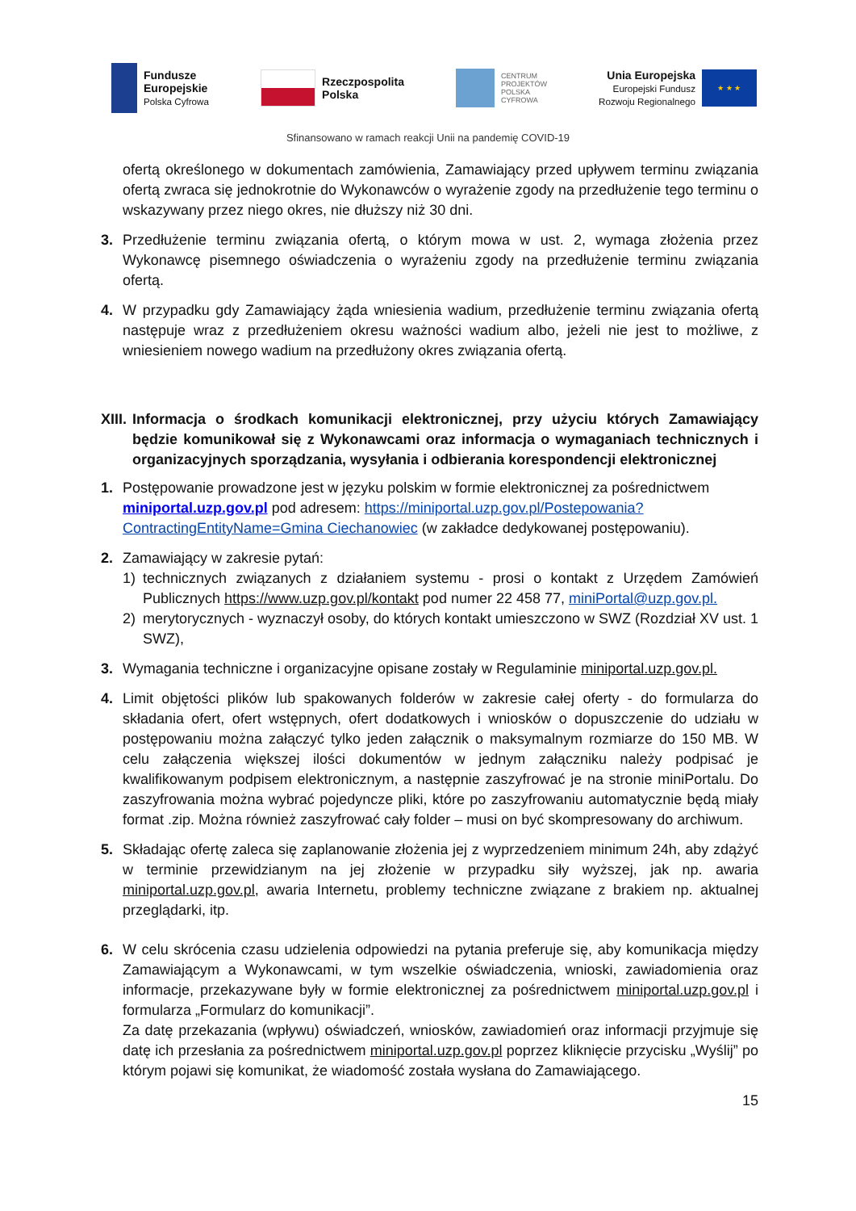Fundusze
Europejskie
Polska Cyfrowa
Rzeczpospolita
Polska
CENTRUM
PROJEKTÓW
POLSKA
CYFROWA
Unia Europejska
Europejski Fundusz
Rozwoju Regionalnego
★ ★ ★
Sfinansowano w ramach reakcji Unii na pandemię COVID-19
ofertą określonego w dokumentach zamówienia, Zamawiający przed upływem terminu związania ofertą zwraca się jednokrotnie do Wykonawców o wyrażenie zgody na przedłużenie tego terminu o wskazywany przez niego okres, nie dłuższy niż 30 dni.
3. Przedłużenie terminu związania ofertą, o którym mowa w ust. 2, wymaga złożenia przez Wykonawcę pisemnego oświadczenia o wyrażeniu zgody na przedłużenie terminu związania ofertą.
4. W przypadku gdy Zamawiający żąda wniesienia wadium, przedłużenie terminu związania ofertą następuje wraz z przedłużeniem okresu ważności wadium albo, jeżeli nie jest to możliwe, z wniesieniem nowego wadium na przedłużony okres związania ofertą.
XIII. Informacja o środkach komunikacji elektronicznej, przy użyciu których Zamawiający będzie komunikował się z Wykonawcami oraz informacja o wymaganiach technicznych i organizacyjnych sporządzania, wysyłania i odbierania korespondencji elektronicznej
1. Postępowanie prowadzone jest w języku polskim w formie elektronicznej za pośrednictwem miniportal.uzp.gov.pl pod adresem: https://miniportal.uzp.gov.pl/Postepowania?ContractingEntityName=Gmina Ciechanowiec (w zakładce dedykowanej postępowaniu).
2. Zamawiający w zakresie pytań:
1) technicznych związanych z działaniem systemu - prosi o kontakt z Urzędem Zamówień Publicznych https://www.uzp.gov.pl/kontakt pod numer 22 458 77, miniPortal@uzp.gov.pl.
2) merytorycznych - wyznaczył osoby, do których kontakt umieszczono w SWZ (Rozdział XV ust. 1 SWZ),
3. Wymagania techniczne i organizacyjne opisane zostały w Regulaminie miniportal.uzp.gov.pl.
4. Limit objętości plików lub spakowanych folderów w zakresie całej oferty - do formularza do składania ofert, ofert wstępnych, ofert dodatkowych i wniosków o dopuszczenie do udziału w postępowaniu można załączyć tylko jeden załącznik o maksymalnym rozmiarze do 150 MB. W celu załączenia większej ilości dokumentów w jednym załączniku należy podpisać je kwalifikowanym podpisem elektronicznym, a następnie zaszyfrować je na stronie miniPortalu. Do zaszyfrowania można wybrać pojedyncze pliki, które po zaszyfrowaniu automatycznie będą miały format .zip. Można również zaszyfrować cały folder – musi on być skompresowany do archiwum.
5. Składając ofertę zaleca się zaplanowanie złożenia jej z wyprzedzeniem minimum 24h, aby zdążyć w terminie przewidzianym na jej złożenie w przypadku siły wyższej, jak np. awaria miniportal.uzp.gov.pl, awaria Internetu, problemy techniczne związane z brakiem np. aktualnej przeglądarki, itp.
6. W celu skrócenia czasu udzielenia odpowiedzi na pytania preferuje się, aby komunikacja między Zamawiającym a Wykonawcami, w tym wszelkie oświadczenia, wnioski, zawiadomienia oraz informacje, przekazywane były w formie elektronicznej za pośrednictwem miniportal.uzp.gov.pl i formularza „Formularz do komunikacji”.
Za datę przekazania (wpływu) oświadczeń, wniosków, zawiadomień oraz informacji przyjmuje się datę ich przesłania za pośrednictwem miniportal.uzp.gov.pl poprzez kliknięcie przycisku „Wyślij” po którym pojawi się komunikat, że wiadomość została wysłana do Zamawiającego.
15